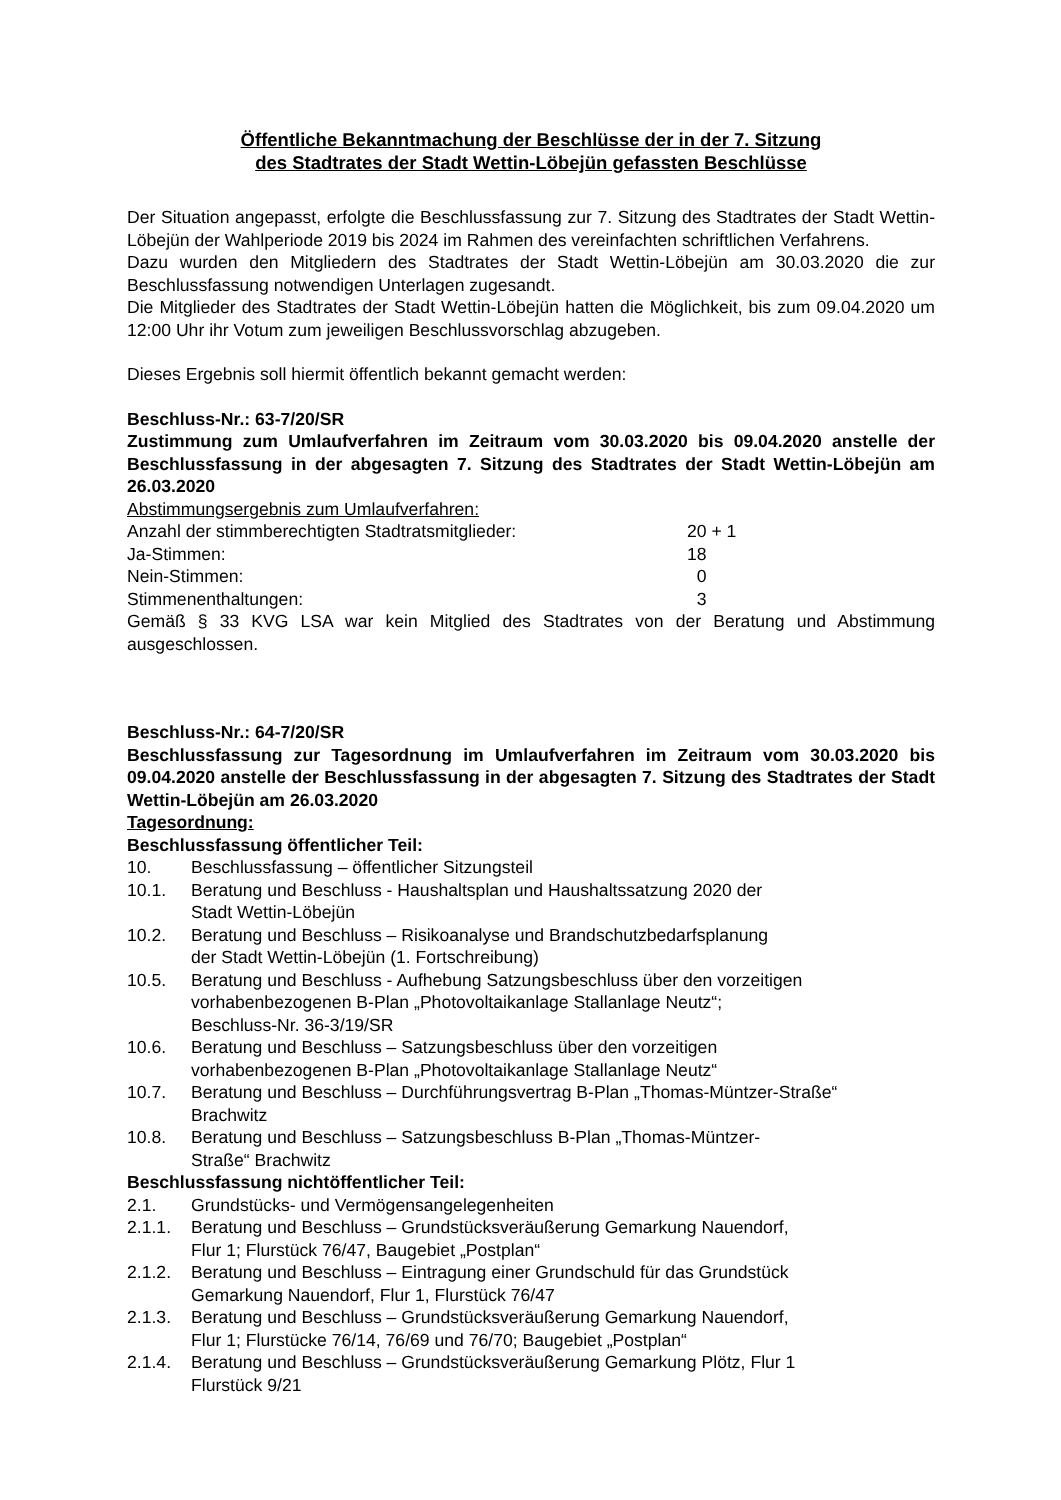Öffentliche Bekanntmachung der Beschlüsse der in der 7. Sitzung
des Stadtrates der Stadt Wettin-Löbejün gefassten Beschlüsse
Der Situation angepasst, erfolgte die Beschlussfassung zur 7. Sitzung des Stadtrates der Stadt Wettin-Löbejün der Wahlperiode 2019 bis 2024 im Rahmen des vereinfachten schriftlichen Verfahrens.
Dazu wurden den Mitgliedern des Stadtrates der Stadt Wettin-Löbejün am 30.03.2020 die zur Beschlussfassung notwendigen Unterlagen zugesandt.
Die Mitglieder des Stadtrates der Stadt Wettin-Löbejün hatten die Möglichkeit, bis zum 09.04.2020 um 12:00 Uhr ihr Votum zum jeweiligen Beschlussvorschlag abzugeben.
Dieses Ergebnis soll hiermit öffentlich bekannt gemacht werden:
Beschluss-Nr.: 63-7/20/SR
Zustimmung zum Umlaufverfahren im Zeitraum vom 30.03.2020 bis 09.04.2020 anstelle der Beschlussfassung in der abgesagten 7. Sitzung des Stadtrates der Stadt Wettin-Löbejün am 26.03.2020
Abstimmungsergebnis zum Umlaufverfahren:
Anzahl der stimmberechtigten Stadtratsmitglieder: 20 + 1
Ja-Stimmen: 18
Nein-Stimmen: 0
Stimmenenthaltungen: 3
Gemäß § 33 KVG LSA war kein Mitglied des Stadtrates von der Beratung und Abstimmung ausgeschlossen.
Beschluss-Nr.: 64-7/20/SR
Beschlussfassung zur Tagesordnung im Umlaufverfahren im Zeitraum vom 30.03.2020 bis 09.04.2020 anstelle der Beschlussfassung in der abgesagten 7. Sitzung des Stadtrates der Stadt Wettin-Löbejün am 26.03.2020
Tagesordnung:
Beschlussfassung öffentlicher Teil:
10. Beschlussfassung – öffentlicher Sitzungsteil
10.1. Beratung und Beschluss - Haushaltsplan und Haushaltssatzung 2020 der
Stadt Wettin-Löbejün
10.2. Beratung und Beschluss – Risikoanalyse und Brandschutzbedarfsplanung
der Stadt Wettin-Löbejün (1. Fortschreibung)
10.5. Beratung und Beschluss - Aufhebung Satzungsbeschluss über den vorzeitigen
vorhabenbezogenen B-Plan „Photovoltaikanlage Stallanlage Neutz“;
Beschluss-Nr. 36-3/19/SR
10.6. Beratung und Beschluss – Satzungsbeschluss über den vorzeitigen
vorhabenbezogenen B-Plan „Photovoltaikanlage Stallanlage Neutz“
10.7. Beratung und Beschluss – Durchführungsvertrag B-Plan „Thomas-Müntzer-Straße“
Brachwitz
10.8. Beratung und Beschluss – Satzungsbeschluss B-Plan „Thomas-Müntzer-
Straße“ Brachwitz
Beschlussfassung nichtöffentlicher Teil:
2.1. Grundstücks- und Vermögensangelegenheiten
2.1.1. Beratung und Beschluss – Grundstücksveräußerung Gemarkung Nauendorf,
Flur 1; Flurstück 76/47, Baugebiet „Postplan“
2.1.2. Beratung und Beschluss – Eintragung einer Grundschuld für das Grundstück
Gemarkung Nauendorf, Flur 1, Flurstück 76/47
2.1.3. Beratung und Beschluss – Grundstücksveräußerung Gemarkung Nauendorf,
Flur 1; Flurstücke 76/14, 76/69 und 76/70; Baugebiet „Postplan“
2.1.4. Beratung und Beschluss – Grundstücksveräußerung Gemarkung Plötz, Flur 1
Flurstück 9/21